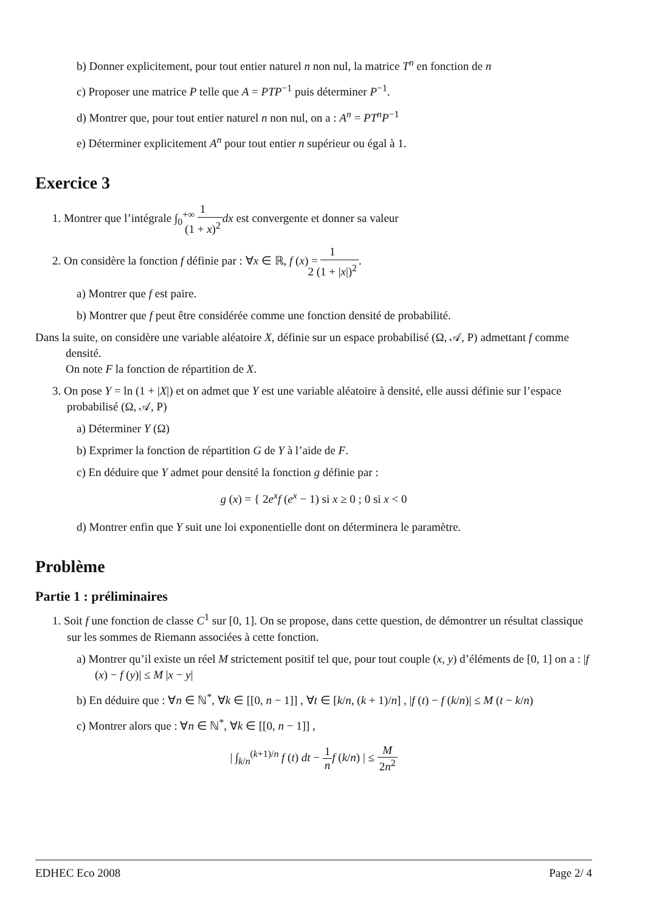b) Donner explicitement, pour tout entier naturel n non nul, la matrice T<sup>n</sup> en fonction de n
c) Proposer une matrice P telle que A = PTP<sup>−1</sup> puis déterminer P<sup>−1</sup>.
d) Montrer que, pour tout entier naturel n non nul, on a : A<sup>n</sup> = PT<sup>n</sup>P<sup>−1</sup>
e) Déterminer explicitement A<sup>n</sup> pour tout entier n supérieur ou égal à 1.
Exercice 3
1. Montrer que l’intégrale ∫<sub>0</sub><sup>+∞</sup> 1 (1 + x)<sup>2</sup> dx est convergente et donner sa valeur
2. On considère la fonction f définie par : ∀x ∈ ℝ, f (x) = 1 2 (1 + |x|)<sup>2</sup>.
a) Montrer que f est paire.
b) Montrer que f peut être considérée comme une fonction densité de probabilité.
Dans la suite, on considère une variable aléatoire X, définie sur un espace probabilisé (Ω, 𝒜, P) admettant f comme densité.
On note F la fonction de répartition de X.
3. On pose Y = ln (1 + |X|) et on admet que Y est une variable aléatoire à densité, elle aussi définie sur l’espace probabilisé (Ω, 𝒜, P)
a) Déterminer Y (Ω)
b) Exprimer la fonction de répartition G de Y à l’aide de F.
c) En déduire que Y admet pour densité la fonction g définie par :
g (x) = { 2e<sup>x</sup>f (e<sup>x</sup> − 1) si x ≥ 0 ; 0 si x < 0
d) Montrer enfin que Y suit une loi exponentielle dont on déterminera le paramètre.
Problème
Partie 1 : préliminaires
1. Soit f une fonction de classe C<sup>1</sup> sur [0, 1]. On se propose, dans cette question, de démontrer un résultat classique sur les sommes de Riemann associées à cette fonction.
a) Montrer qu’il existe un réel M strictement positif tel que, pour tout couple (x, y) d’éléments de [0, 1] on a : |f (x) − f (y)| ≤ M |x − y|
b) En déduire que : ∀n ∈ ℕ<sup>*</sup>, ∀k ∈ [[0, n − 1]] , ∀t ∈ [k/n, (k + 1)/n] , |f (t) − f (k/n)| ≤ M (t − k/n)
c) Montrer alors que : ∀n ∈ ℕ<sup>*</sup>, ∀k ∈ [[0, n − 1]] ,
| ∫<sub>k/n</sub><sup>(k+1)/n</sup> f (t) dt − 1 n f (k/n) | ≤ M 2n<sup>2</sup>
EDHEC Eco 2008 Page 2/ 4